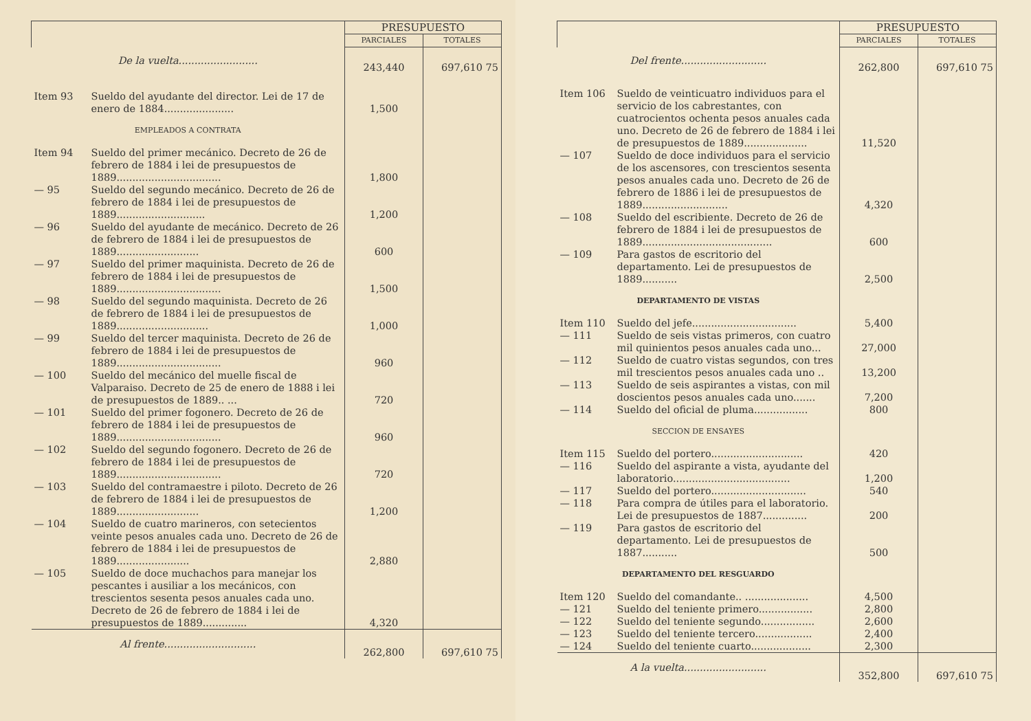| | | PRESUPUESTO | |
| --- | --- | --- | --- |
| | | PARCIALES | TOTALES |
| De la vuelta......................... | | 243,440 | 697,610 75 |
| Item 93 | Sueldo del ayudante del director. Lei de 17 de enero de 1884...................... | 1,500 | |
| EMPLEADOS A CONTRATA | | | |
| Item 94 | Sueldo del primer mecánico. Decreto de 26 de febrero de 1884 i lei de presupuestos de 1889................................. | 1,800 | |
| — 95 | Sueldo del segundo mecánico. Decreto de 26 de febrero de 1884 i lei de presupuestos de 1889............................ | 1,200 | |
| — 96 | Sueldo del ayudante de mecánico. Decreto de 26 de febrero de 1884 i lei de presupuestos de 1889.......................... | 600 | |
| — 97 | Sueldo del primer maquinista. Decreto de 26 de febrero de 1884 i lei de presupuestos de 1889................................. | 1,500 | |
| — 98 | Sueldo del segundo maquinista. Decreto de 26 de febrero de 1884 i lei de presupuestos de 1889............................. | 1,000 | |
| — 99 | Sueldo del tercer maquinista. Decreto de 26 de febrero de 1884 i lei de presupuestos de 1889................................. | 960 | |
| — 100 | Sueldo del mecánico del muelle fiscal de Valparaiso. Decreto de 25 de enero de 1888 i lei de presupuestos de 1889.. ... | 720 | |
| — 101 | Sueldo del primer fogonero. Decreto de 26 de febrero de 1884 i lei de presupuestos de 1889................................. | 960 | |
| — 102 | Sueldo del segundo fogonero. Decreto de 26 de febrero de 1884 i lei de presupuestos de 1889................................. | 720 | |
| — 103 | Sueldo del contramaestre i piloto. Decreto de 26 de febrero de 1884 i lei de presupuestos de 1889.......................... | 1,200 | |
| — 104 | Sueldo de cuatro marineros, con setecientos veinte pesos anuales cada uno. Decreto de 26 de febrero de 1884 i lei de presupuestos de 1889....................... | 2,880 | |
| — 105 | Sueldo de doce muchachos para manejar los pescantes i ausiliar a los mecánicos, con trescientos sesenta pesos anuales cada uno. Decreto de 26 de febrero de 1884 i lei de presupuestos de 1889.............. | 4,320 | |
| Al frente............................. | | 262,800 | 697,610 75 |
| | | PRESUPUESTO | |
| --- | --- | --- | --- |
| | | PARCIALES | TOTALES |
| Del frente........................... | | 262,800 | 697,610 75 |
| Item 106 | Sueldo de veinticuatro individuos para el servicio de los cabrestantes, con cuatrocientos ochenta pesos anuales cada uno. Decreto de 26 de febrero de 1884 i lei de presupuestos de 1889.................... | 11,520 | |
| — 107 | Sueldo de doce individuos para el servicio de los ascensores, con trescientos sesenta pesos anuales cada uno. Decreto de 26 de febrero de 1886 i lei de presupuestos de 1889........................... | 4,320 | |
| — 108 | Sueldo del escribiente. Decreto de 26 de febrero de 1884 i lei de presupuestos de 1889......................................... | 600 | |
| — 109 | Para gastos de escritorio del departamento. Lei de presupuestos de 1889........... | 2,500 | |
| DEPARTAMENTO DE VISTAS | | | |
| Item 110 | Sueldo del jefe................................. | 5,400 | |
| — 111 | Sueldo de seis vistas primeros, con cuatro mil quinientos pesos anuales cada uno... | 27,000 | |
| — 112 | Sueldo de cuatro vistas segundos, con tres mil trescientos pesos anuales cada uno .. | 13,200 | |
| — 113 | Sueldo de seis aspirantes a vistas, con mil doscientos pesos anuales cada uno....... | 7,200 | |
| — 114 | Sueldo del oficial de pluma................. | 800 | |
| SECCION DE ENSAYES | | | |
| Item 115 | Sueldo del portero............................. | 420 | |
| — 116 | Sueldo del aspirante a vista, ayudante del laboratorio..................................... | 1,200 | |
| — 117 | Sueldo del portero.............................. | 540 | |
| — 118 | Para compra de útiles para el laboratorio. Lei de presupuestos de 1887.............. | 200 | |
| — 119 | Para gastos de escritorio del departamento. Lei de presupuestos de 1887........... | 500 | |
| DEPARTAMENTO DEL RESGUARDO | | | |
| Item 120 | Sueldo del comandante.. .................... | 4,500 | |
| — 121 | Sueldo del teniente primero................. | 2,800 | |
| — 122 | Sueldo del teniente segundo................. | 2,600 | |
| — 123 | Sueldo del teniente tercero.................. | 2,400 | |
| — 124 | Sueldo del teniente cuarto................... | 2,300 | |
| A la vuelta.......................... | | 352,800 | 697,610 75 |